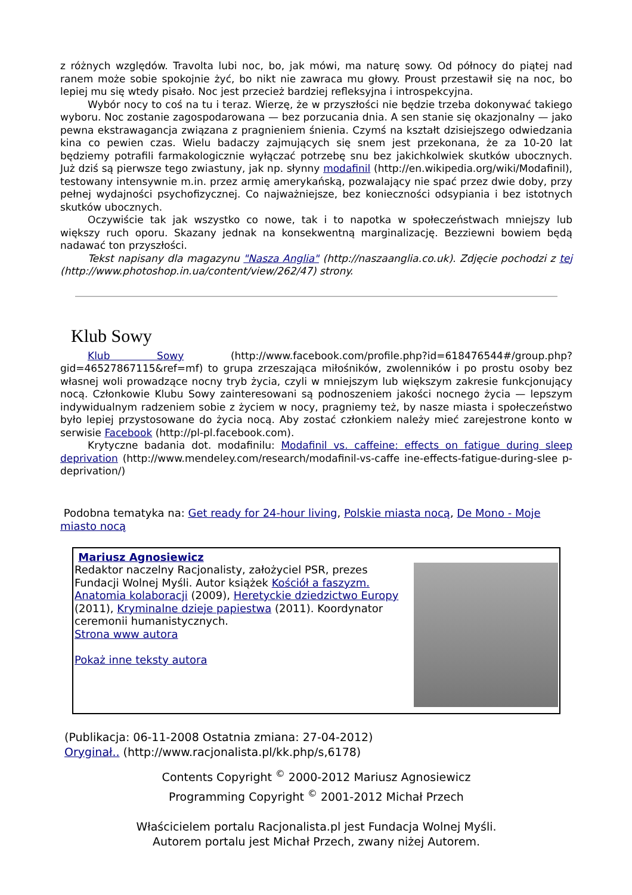z różnych względów. Travolta lubi noc, bo, jak mówi, ma naturę sowy. Od północy do piątej nad ranem może sobie spokojnie żyć, bo nikt nie zawraca mu głowy. Proust przestawił się na noc, bo lepiej mu się wtedy pisało. Noc jest przecież bardziej refleksyjna i introspekcyjna.
Wybór nocy to coś na tu i teraz. Wierzę, że w przyszłości nie będzie trzeba dokonywać takiego wyboru. Noc zostanie zagospodarowana — bez porzucania dnia. A sen stanie się okazjonalny — jako pewna ekstrawagancja związana z pragnieniem śnienia. Czymś na kształt dzisiejszego odwiedzania kina co pewien czas. Wielu badaczy zajmujących się snem jest przekonana, że za 10-20 lat będziemy potrafili farmakologicznie wyłączać potrzebę snu bez jakichkolwiek skutków ubocznych. Już dziś są pierwsze tego zwiastuny, jak np. słynny modafinil (http://en.wikipedia.org/wiki/Modafinil), testowany intensywnie m.in. przez armię amerykańską, pozwalający nie spać przez dwie doby, przy pełnej wydajności psychofizycznej. Co najważniejsze, bez konieczności odsypiania i bez istotnych skutków ubocznych.
Oczywiście tak jak wszystko co nowe, tak i to napotka w społeczeństwach mniejszy lub większy ruch oporu. Skazany jednak na konsekwentną marginalizację. Bezziewni bowiem będą nadawać ton przyszłości.
Tekst napisany dla magazynu "Nasza Anglia" (http://naszaanglia.co.uk). Zdjęcie pochodzi z tej (http://www.photoshop.in.ua/content/view/262/47) strony.
Klub Sowy
Klub Sowy (http://www.facebook.com/profile.php?id=618476544#/group.php?gid=46527867115&ref=mf) to grupa zrzeszająca miłośników, zwolenników i po prostu osoby bez własnej woli prowadzące nocny tryb życia, czyli w mniejszym lub większym zakresie funkcjonujący nocą. Członkowie Klubu Sowy zainteresowani są podnoszeniem jakości nocnego życia — lepszym indywidualnym radzeniem sobie z życiem w nocy, pragniemy też, by nasze miasta i społeczeństwo było lepiej przystosowane do życia nocą. Aby zostać członkiem należy mieć zarejestrone konto w serwisie Facebook (http://pl-pl.facebook.com).
Krytyczne badania dot. modafinilu: Modafinil vs. caffeine: effects on fatigue during sleep deprivation (http://www.mendeley.com/research/modafinil-vs-caffe ine-effects-fatigue-during-slee p-deprivation/)
Podobna tematyka na: Get ready for 24-hour living, Polskie miasta nocą, De Mono - Moje miasto nocą
Mariusz Agnosiewicz
Redaktor naczelny Racjonalisty, założyciel PSR, prezes Fundacji Wolnej Myśli. Autor książek Kościół a faszyzm. Anatomia kolaboracji (2009), Heretyckie dziedzictwo Europy (2011), Kryminalne dzieje papiestwa (2011). Koordynator ceremonii humanistycznych.
Strona www autora
Pokaż inne teksty autora
(Publikacja: 06-11-2008 Ostatnia zmiana: 27-04-2012)
Oryginał.. (http://www.racjonalista.pl/kk.php/s,6178)
Contents Copyright <sup>©</sup> 2000-2012 Mariusz Agnosiewicz
Programming Copyright <sup>©</sup> 2001-2012 Michał Przech
Właścicielem portalu Racjonalista.pl jest Fundacja Wolnej Myśli.
Autorem portalu jest Michał Przech, zwany niżej Autorem.